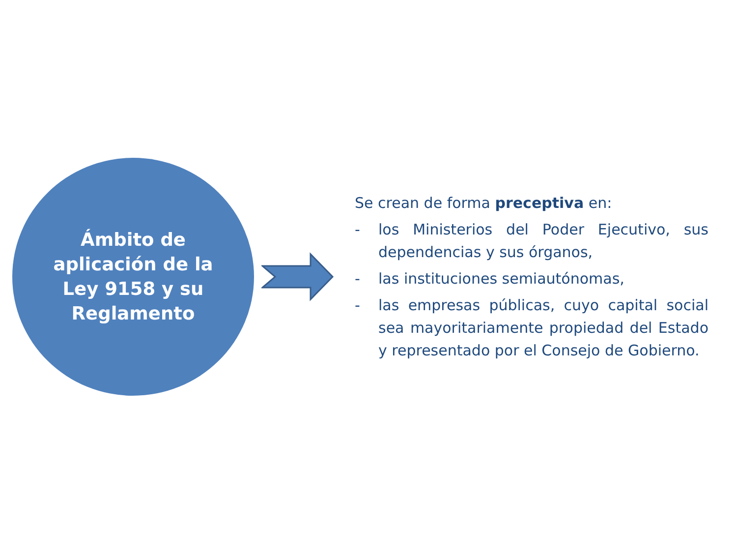Ámbito de
aplicación de la
Ley 9158 y su
Reglamento
Se crean de forma preceptiva en:
- los Ministerios del Poder Ejecutivo, sus dependencias y sus órganos,
- las instituciones semiautónomas,
- las empresas públicas, cuyo capital social sea mayoritariamente propiedad del Estado y representado por el Consejo de Gobierno.